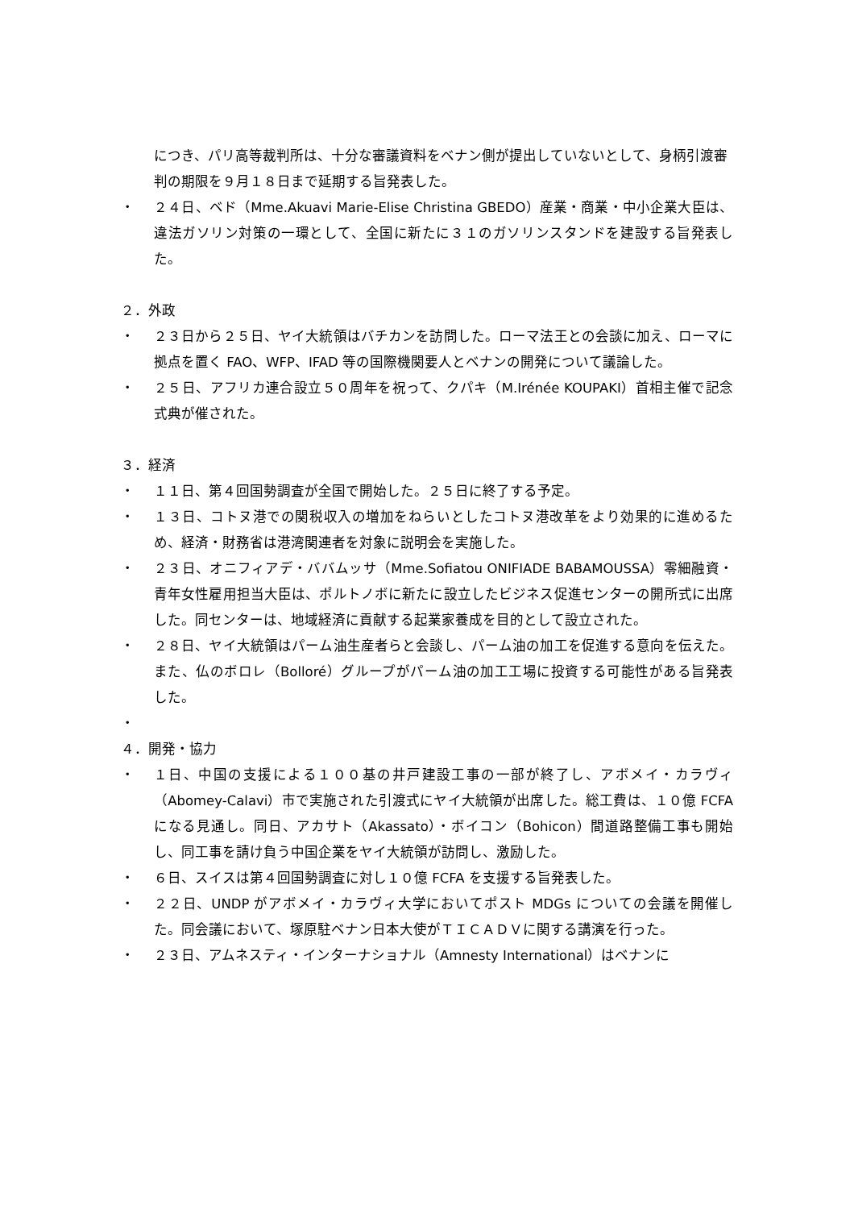につき、パリ高等裁判所は、十分な審議資料をベナン側が提出していないとして、身柄引渡審判の期限を９月１８日まで延期する旨発表した。
・ ２４日、ベド（Mme.Akuavi Marie-Elise Christina GBEDO）産業・商業・中小企業大臣は、違法ガソリン対策の一環として、全国に新たに３１のガソリンスタンドを建設する旨発表した。
２．外政
・ ２３日から２５日、ヤイ大統領はバチカンを訪問した。ローマ法王との会談に加え、ローマに拠点を置く FAO、WFP、IFAD 等の国際機関要人とベナンの開発について議論した。
・ ２５日、アフリカ連合設立５０周年を祝って、クパキ（M.Irénée KOUPAKI）首相主催で記念式典が催された。
３．経済
・ １１日、第４回国勢調査が全国で開始した。２５日に終了する予定。
・ １３日、コトヌ港での関税収入の増加をねらいとしたコトヌ港改革をより効果的に進めるため、経済・財務省は港湾関連者を対象に説明会を実施した。
・ ２３日、オニフィアデ・ババムッサ（Mme.Sofiatou ONIFIADE BABAMOUSSA）零細融資・青年女性雇用担当大臣は、ポルトノボに新たに設立したビジネス促進センターの開所式に出席した。同センターは、地域経済に貢献する起業家養成を目的として設立された。
・ ２８日、ヤイ大統領はパーム油生産者らと会談し、パーム油の加工を促進する意向を伝えた。また、仏のボロレ（Bolloré）グループがパーム油の加工工場に投資する可能性がある旨発表した。
・
４．開発・協力
・ １日、中国の支援による１００基の井戸建設工事の一部が終了し、アボメイ・カラヴィ（Abomey-Calavi）市で実施された引渡式にヤイ大統領が出席した。総工費は、１０億 FCFA になる見通し。同日、アカサト（Akassato）・ボイコン（Bohicon）間道路整備工事も開始し、同工事を請け負う中国企業をヤイ大統領が訪問し、激励した。
・ ６日、スイスは第４回国勢調査に対し１０億 FCFA を支援する旨発表した。
・ ２２日、UNDP がアボメイ・カラヴィ大学においてポスト MDGs についての会議を開催した。同会議において、塚原駐ベナン日本大使がＴＩＣＡＤＶに関する講演を行った。
・ ２３日、アムネスティ・インターナショナル（Amnesty International）はベナンに